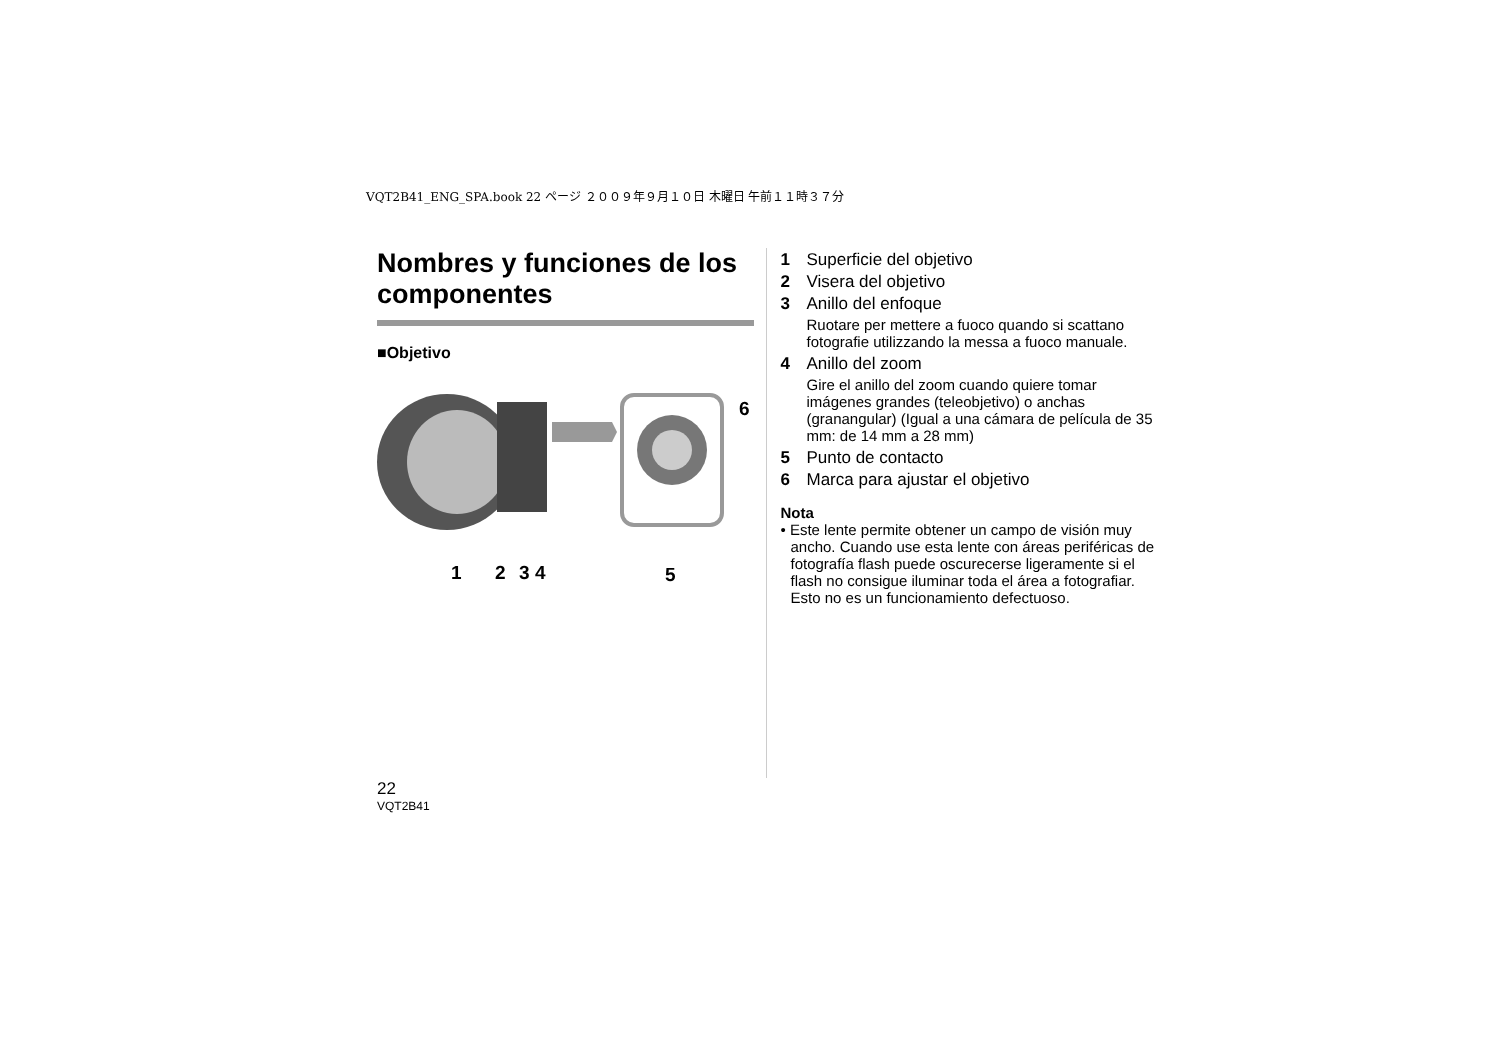VQT2B41_ENG_SPA.book 22 ページ ２００９年９月１０日 木曜日 午前１１時３７分
Nombres y funciones de los componentes
■Objetivo
1 2 3 4 5
6
1 Superficie del objetivo
2 Visera del objetivo
3 Anillo del enfoque
Ruotare per mettere a fuoco quando si scattano fotografie utilizzando la messa a fuoco manuale.
4 Anillo del zoom
Gire el anillo del zoom cuando quiere tomar imágenes grandes (teleobjetivo) o anchas (granangular) (Igual a una cámara de película de 35 mm: de 14 mm a 28 mm)
5 Punto de contacto
6 Marca para ajustar el objetivo
Nota
• Este lente permite obtener un campo de visión muy ancho. Cuando use esta lente con áreas periféricas de fotografía flash puede oscurecerse ligeramente si el flash no consigue iluminar toda el área a fotografiar. Esto no es un funcionamiento defectuoso.
22
VQT2B41